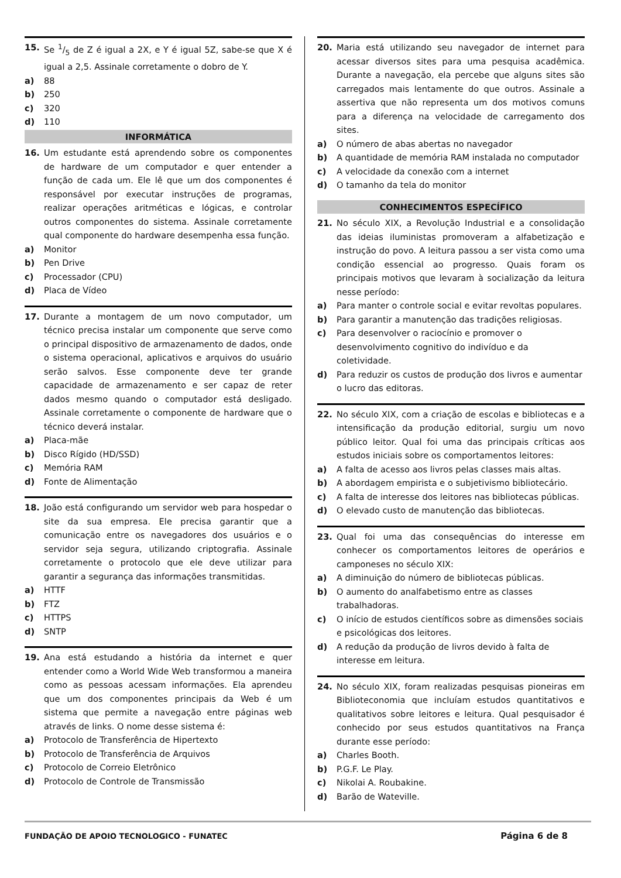15. Se 1/5 de Z é igual a 2X, e Y é igual 5Z, sabe-se que X é igual a 2,5. Assinale corretamente o dobro de Y.
a) 88
b) 250
c) 320
d) 110
INFORMÁTICA
16. Um estudante está aprendendo sobre os componentes de hardware de um computador e quer entender a função de cada um. Ele lê que um dos componentes é responsável por executar instruções de programas, realizar operações aritméticas e lógicas, e controlar outros componentes do sistema. Assinale corretamente qual componente do hardware desempenha essa função.
a) Monitor
b) Pen Drive
c) Processador (CPU)
d) Placa de Vídeo
17. Durante a montagem de um novo computador, um técnico precisa instalar um componente que serve como o principal dispositivo de armazenamento de dados, onde o sistema operacional, aplicativos e arquivos do usuário serão salvos. Esse componente deve ter grande capacidade de armazenamento e ser capaz de reter dados mesmo quando o computador está desligado. Assinale corretamente o componente de hardware que o técnico deverá instalar.
a) Placa-mãe
b) Disco Rígido (HD/SSD)
c) Memória RAM
d) Fonte de Alimentação
18. João está configurando um servidor web para hospedar o site da sua empresa. Ele precisa garantir que a comunicação entre os navegadores dos usuários e o servidor seja segura, utilizando criptografia. Assinale corretamente o protocolo que ele deve utilizar para garantir a segurança das informações transmitidas.
a) HTTF
b) FTZ
c) HTTPS
d) SNTP
19. Ana está estudando a história da internet e quer entender como a World Wide Web transformou a maneira como as pessoas acessam informações. Ela aprendeu que um dos componentes principais da Web é um sistema que permite a navegação entre páginas web através de links. O nome desse sistema é:
a) Protocolo de Transferência de Hipertexto
b) Protocolo de Transferência de Arquivos
c) Protocolo de Correio Eletrônico
d) Protocolo de Controle de Transmissão
20. Maria está utilizando seu navegador de internet para acessar diversos sites para uma pesquisa acadêmica. Durante a navegação, ela percebe que alguns sites são carregados mais lentamente do que outros. Assinale a assertiva que não representa um dos motivos comuns para a diferença na velocidade de carregamento dos sites.
a) O número de abas abertas no navegador
b) A quantidade de memória RAM instalada no computador
c) A velocidade da conexão com a internet
d) O tamanho da tela do monitor
CONHECIMENTOS ESPECÍFICO
21. No século XIX, a Revolução Industrial e a consolidação das ideias iluministas promoveram a alfabetização e instrução do povo. A leitura passou a ser vista como uma condição essencial ao progresso. Quais foram os principais motivos que levaram à socialização da leitura nesse período:
a) Para manter o controle social e evitar revoltas populares.
b) Para garantir a manutenção das tradições religiosas.
c) Para desenvolver o raciocínio e promover o desenvolvimento cognitivo do indivíduo e da coletividade.
d) Para reduzir os custos de produção dos livros e aumentar o lucro das editoras.
22. No século XIX, com a criação de escolas e bibliotecas e a intensificação da produção editorial, surgiu um novo público leitor. Qual foi uma das principais críticas aos estudos iniciais sobre os comportamentos leitores:
a) A falta de acesso aos livros pelas classes mais altas.
b) A abordagem empirista e o subjetivismo bibliotecário.
c) A falta de interesse dos leitores nas bibliotecas públicas.
d) O elevado custo de manutenção das bibliotecas.
23. Qual foi uma das consequências do interesse em conhecer os comportamentos leitores de operários e camponeses no século XIX:
a) A diminuição do número de bibliotecas públicas.
b) O aumento do analfabetismo entre as classes trabalhadoras.
c) O início de estudos científicos sobre as dimensões sociais e psicológicas dos leitores.
d) A redução da produção de livros devido à falta de interesse em leitura.
24. No século XIX, foram realizadas pesquisas pioneiras em Biblioteconomia que incluíam estudos quantitativos e qualitativos sobre leitores e leitura. Qual pesquisador é conhecido por seus estudos quantitativos na França durante esse período:
a) Charles Booth.
b) P.G.F. Le Play.
c) Nikolai A. Roubakine.
d) Barão de Wateville.
FUNDAÇÃO DE APOIO TECNOLOGICO - FUNATEC Página 6 de 8